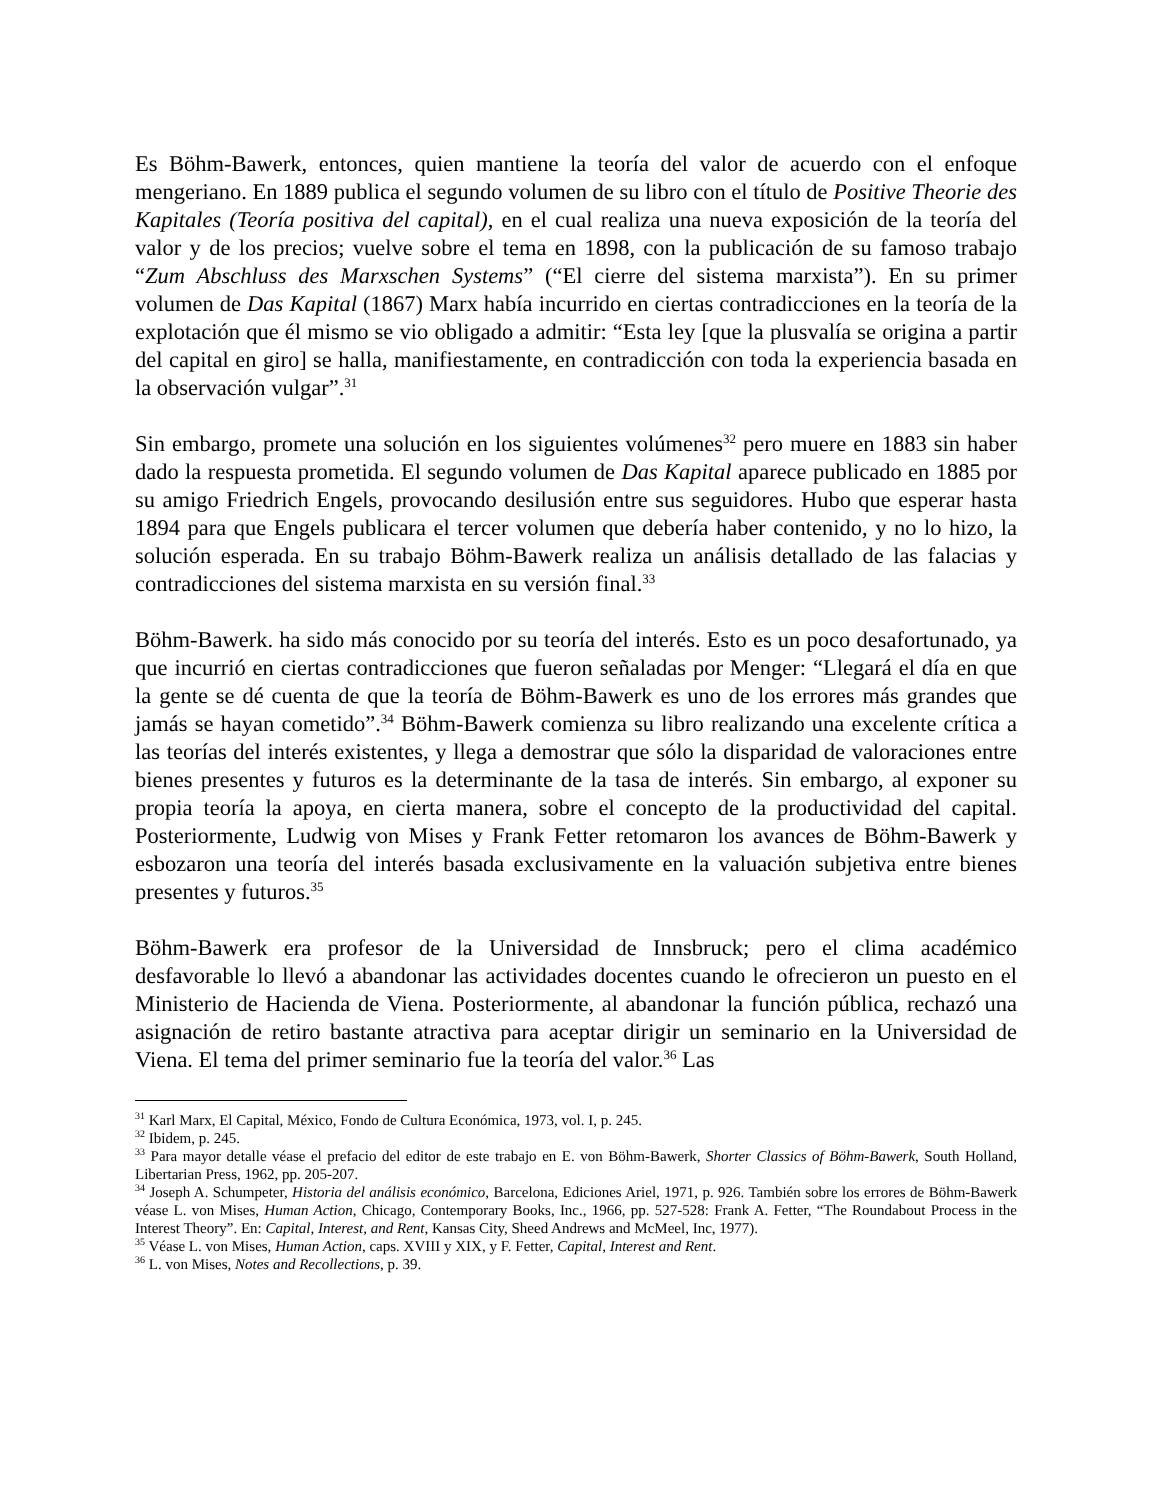Es Böhm-Bawerk, entonces, quien mantiene la teoría del valor de acuerdo con el enfoque mengeriano. En 1889 publica el segundo volumen de su libro con el título de Positive Theorie des Kapitales (Teoría positiva del capital), en el cual realiza una nueva exposición de la teoría del valor y de los precios; vuelve sobre el tema en 1898, con la publicación de su famoso trabajo “Zum Abschluss des Marxschen Systems” (“El cierre del sistema marxista”). En su primer volumen de Das Kapital (1867) Marx había incurrido en ciertas contradicciones en la teoría de la explotación que él mismo se vio obligado a admitir: “Esta ley [que la plusvalía se origina a partir del capital en giro] se halla, manifiestamente, en contradicción con toda la experiencia basada en la observación vulgar”.<sup>31</sup>
Sin embargo, promete una solución en los siguientes volúmenes<sup>32</sup> pero muere en 1883 sin haber dado la respuesta prometida. El segundo volumen de Das Kapital aparece publicado en 1885 por su amigo Friedrich Engels, provocando desilusión entre sus seguidores. Hubo que esperar hasta 1894 para que Engels publicara el tercer volumen que debería haber contenido, y no lo hizo, la solución esperada. En su trabajo Böhm-Bawerk realiza un análisis detallado de las falacias y contradicciones del sistema marxista en su versión final.<sup>33</sup>
Böhm-Bawerk. ha sido más conocido por su teoría del interés. Esto es un poco desafortunado, ya que incurrió en ciertas contradicciones que fueron señaladas por Menger: “Llegará el día en que la gente se dé cuenta de que la teoría de Böhm-Bawerk es uno de los errores más grandes que jamás se hayan cometido”.<sup>34</sup> Böhm-Bawerk comienza su libro realizando una excelente crítica a las teorías del interés existentes, y llega a demostrar que sólo la disparidad de valoraciones entre bienes presentes y futuros es la determinante de la tasa de interés. Sin embargo, al exponer su propia teoría la apoya, en cierta manera, sobre el concepto de la productividad del capital. Posteriormente, Ludwig von Mises y Frank Fetter retomaron los avances de Böhm-Bawerk y esbozaron una teoría del interés basada exclusivamente en la valuación subjetiva entre bienes presentes y futuros.<sup>35</sup>
Böhm-Bawerk era profesor de la Universidad de Innsbruck; pero el clima académico desfavorable lo llevó a abandonar las actividades docentes cuando le ofrecieron un puesto en el Ministerio de Hacienda de Viena. Posteriormente, al abandonar la función pública, rechazó una asignación de retiro bastante atractiva para aceptar dirigir un seminario en la Universidad de Viena. El tema del primer seminario fue la teoría del valor.<sup>36</sup> Las
<sup>31</sup> Karl Marx, El Capital, México, Fondo de Cultura Económica, 1973, vol. I, p. 245.
<sup>32</sup> Ibidem, p. 245.
<sup>33</sup> Para mayor detalle véase el prefacio del editor de este trabajo en E. von Böhm-Bawerk, Shorter Classics of Böhm-Bawerk, South Holland, Libertarian Press, 1962, pp. 205-207.
<sup>34</sup> Joseph A. Schumpeter, Historia del análisis económico, Barcelona, Ediciones Ariel, 1971, p. 926. También sobre los errores de Böhm-Bawerk véase L. von Mises, Human Action, Chicago, Contemporary Books, Inc., 1966, pp. 527-528: Frank A. Fetter, “The Roundabout Process in the Interest Theory”. En: Capital, Interest, and Rent, Kansas City, Sheed Andrews and McMeel, Inc, 1977).
<sup>35</sup> Véase L. von Mises, Human Action, caps. XVIII y XIX, y F. Fetter, Capital, Interest and Rent.
<sup>36</sup> L. von Mises, Notes and Recollections, p. 39.